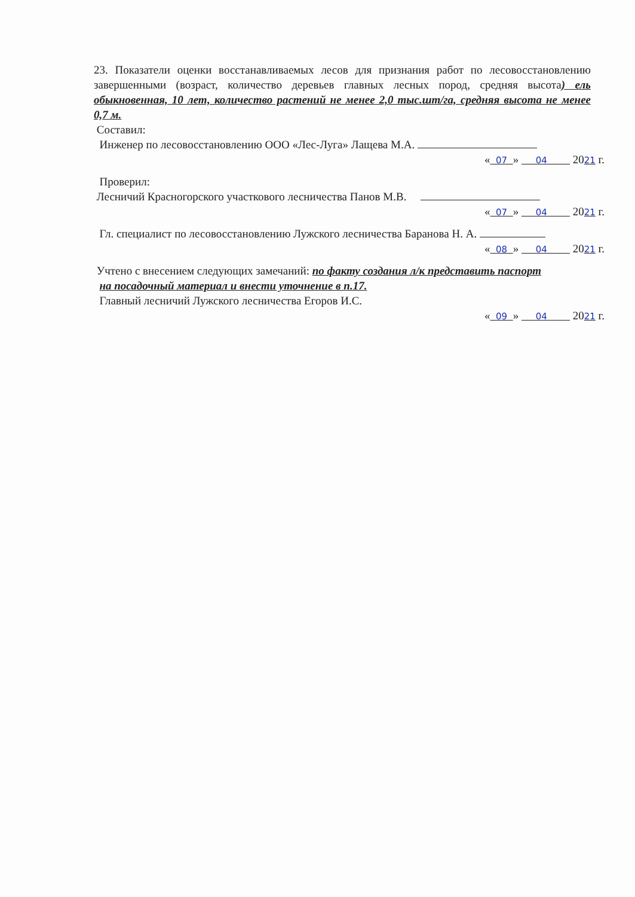23. Показатели оценки восстанавливаемых лесов для признания работ по лесовосстановлению завершенными (возраст, количество деревьев главных лесных пород, средняя высота) ель обыкновенная, 10 лет, количество растений не менее 2,0 тыс.шт/га, средняя высота не менее 0,7 м.
Составил:
Инженер по лесовосстановлению ООО «Лес-Луга» Лащева М.А.
« 07 » 04 2021 г.
Проверил:
Лесничий Красногорского участкового лесничества Панов М.В.
« 07 » 04 2021 г.
Гл. специалист по лесовосстановлению Лужского лесничества Баранова Н. А.
« 08 » 04 2021 г.
Учтено с внесением следующих замечаний: по факту создания л/к представить паспорт
на посадочный материал и внести уточнение в п.17.
Главный лесничий Лужского лесничества Егоров И.С.
« 09 » 04 2021 г.